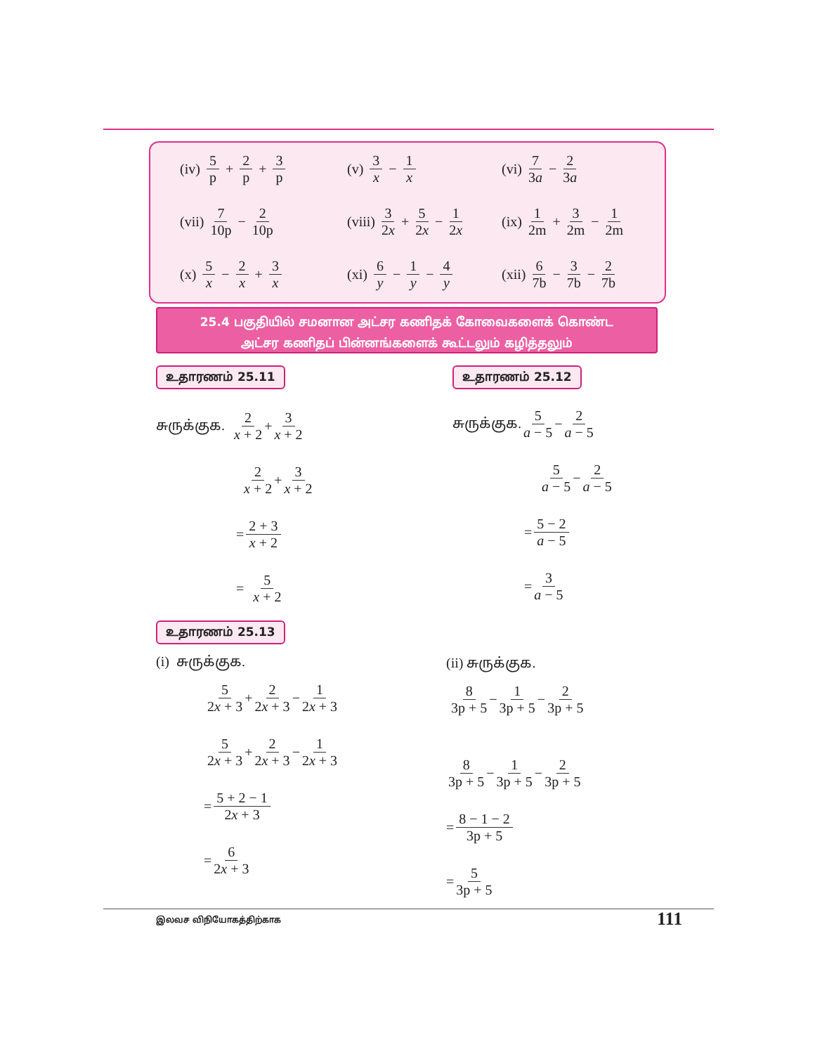(iv) 5 p + 2 p + 3 p
(v) 3 x − 1 x (vi) 7 3a − 2 3a
(vii) 7 10p − 2 10p
(viii) 3 2x + 5 2x − 1 2x
(ix) 1 2m + 3 2m − 1 2m
(x) 5 x − 2 x + 3 x
(xi) 6 y − 1 y − 4 y
(xii) 6 7b − 3 7b − 2 7b
25.4 பகுதியில் சமனான அட்சர கணிதக் கோவைகளைக் கொண்ட
அட்சர கணிதப் பின்னங்களைக் கூட்டலும் கழித்தலும்
உதாரணம் 25.11 உதாரணம் 25.12
சுருக்குக. 2 x + 2 + 3 x + 2
2 x + 2 + 3 x + 2
= 2 + 3 x + 2
= 5 x + 2
சுருக்குக. 5 a − 5 − 2 a − 5
5 a − 5 − 2 a − 5
= 5 − 2 a − 5
= 3 a − 5
உதாரணம் 25.13
(i) சுருக்குக.
5 2x + 3 + 2 2x + 3 − 1 2x + 3
5 2x + 3 + 2 2x + 3 − 1 2x + 3
= 5 + 2 − 1 2x + 3
= 6 2x + 3
(ii) சுருக்குக.
8 3p + 5 − 1 3p + 5 − 2 3p + 5
8 3p + 5 − 1 3p + 5 − 2 3p + 5
= 8 − 1 − 2 3p + 5
= 5 3p + 5
இலவச விநியோகத்திற்காக 111